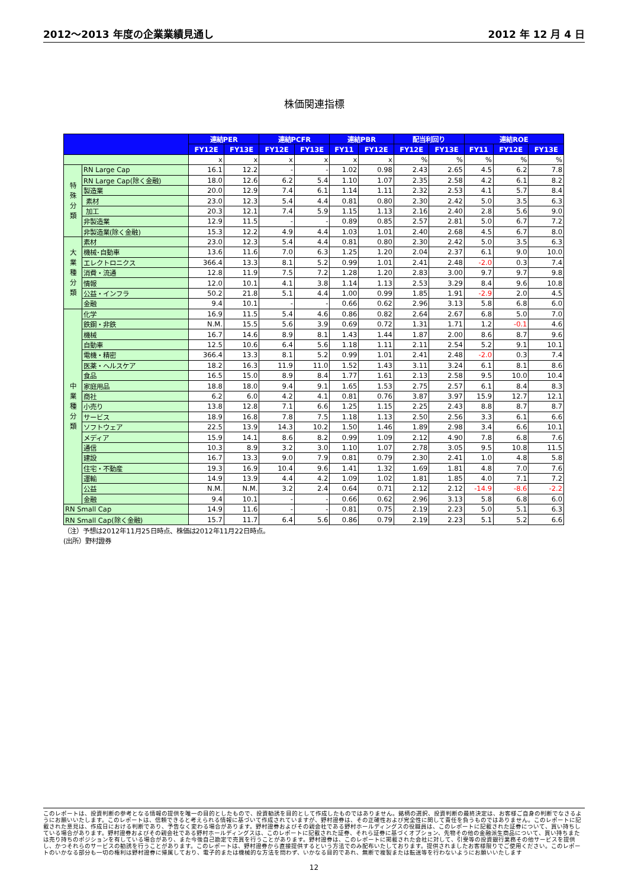2012～2013 年度の企業業績見通し 2012 年 12 月 4 日
株価関連指標
| | | 連結PER | | 連結PCFR | | 連結PBR | | 配当利回り | | 連結ROE | | |
| --- | --- | --- | --- | --- | --- | --- | --- | --- | --- | --- | --- | --- |
| | | FY12E | FY13E | FY12E | FY13E | FY11 | FY12E | FY12E | FY13E | FY11 | FY12E | FY13E |
| | | x | x | x | x | x | x | % | % | % | % | % |
| 特 殊 分 類 | RN Large Cap | 16.1 | 12.2 | - | - | 1.02 | 0.98 | 2.43 | 2.65 | 4.5 | 6.2 | 7.8 |
| | RN Large Cap(除く金融) | 18.0 | 12.6 | 6.2 | 5.4 | 1.10 | 1.07 | 2.35 | 2.58 | 4.2 | 6.1 | 8.2 |
| | 製造業 | 20.0 | 12.9 | 7.4 | 6.1 | 1.14 | 1.11 | 2.32 | 2.53 | 4.1 | 5.7 | 8.4 |
| | 素材 | 23.0 | 12.3 | 5.4 | 4.4 | 0.81 | 0.80 | 2.30 | 2.42 | 5.0 | 3.5 | 6.3 |
| | 加工 | 20.3 | 12.1 | 7.4 | 5.9 | 1.15 | 1.13 | 2.16 | 2.40 | 2.8 | 5.6 | 9.0 |
| | 非製造業 | 12.9 | 11.5 | - | - | 0.89 | 0.85 | 2.57 | 2.81 | 5.0 | 6.7 | 7.2 |
| | 非製造業(除く金融) | 15.3 | 12.2 | 4.9 | 4.4 | 1.03 | 1.01 | 2.40 | 2.68 | 4.5 | 6.7 | 8.0 |
| 大 業 種 分 類 | 素材 | 23.0 | 12.3 | 5.4 | 4.4 | 0.81 | 0.80 | 2.30 | 2.42 | 5.0 | 3.5 | 6.3 |
| | 機械･自動車 | 13.6 | 11.6 | 7.0 | 6.3 | 1.25 | 1.20 | 2.04 | 2.37 | 6.1 | 9.0 | 10.0 |
| | エレクトロニクス | 366.4 | 13.3 | 8.1 | 5.2 | 0.99 | 1.01 | 2.41 | 2.48 | -2.0 | 0.3 | 7.4 |
| | 消費・流通 | 12.8 | 11.9 | 7.5 | 7.2 | 1.28 | 1.20 | 2.83 | 3.00 | 9.7 | 9.7 | 9.8 |
| | 情報 | 12.0 | 10.1 | 4.1 | 3.8 | 1.14 | 1.13 | 2.53 | 3.29 | 8.4 | 9.6 | 10.8 |
| | 公益・インフラ | 50.2 | 21.8 | 5.1 | 4.4 | 1.00 | 0.99 | 1.85 | 1.91 | -2.9 | 2.0 | 4.5 |
| | 金融 | 9.4 | 10.1 | - | - | 0.66 | 0.62 | 2.96 | 3.13 | 5.8 | 6.8 | 6.0 |
| 中 業 種 分 類 | 化学 | 16.9 | 11.5 | 5.4 | 4.6 | 0.86 | 0.82 | 2.64 | 2.67 | 6.8 | 5.0 | 7.0 |
| | 鉄鋼・非鉄 | N.M. | 15.5 | 5.6 | 3.9 | 0.69 | 0.72 | 1.31 | 1.71 | 1.2 | -0.1 | 4.6 |
| | 機械 | 16.7 | 14.6 | 8.9 | 8.1 | 1.43 | 1.44 | 1.87 | 2.00 | 8.6 | 8.7 | 9.6 |
| | 自動車 | 12.5 | 10.6 | 6.4 | 5.6 | 1.18 | 1.11 | 2.11 | 2.54 | 5.2 | 9.1 | 10.1 |
| | 電機・精密 | 366.4 | 13.3 | 8.1 | 5.2 | 0.99 | 1.01 | 2.41 | 2.48 | -2.0 | 0.3 | 7.4 |
| | 医薬・ヘルスケア | 18.2 | 16.3 | 11.9 | 11.0 | 1.52 | 1.43 | 3.11 | 3.24 | 6.1 | 8.1 | 8.6 |
| | 食品 | 16.5 | 15.0 | 8.9 | 8.4 | 1.77 | 1.61 | 2.13 | 2.58 | 9.5 | 10.0 | 10.4 |
| | 家庭用品 | 18.8 | 18.0 | 9.4 | 9.1 | 1.65 | 1.53 | 2.75 | 2.57 | 6.1 | 8.4 | 8.3 |
| | 商社 | 6.2 | 6.0 | 4.2 | 4.1 | 0.81 | 0.76 | 3.87 | 3.97 | 15.9 | 12.7 | 12.1 |
| | 小売り | 13.8 | 12.8 | 7.1 | 6.6 | 1.25 | 1.15 | 2.25 | 2.43 | 8.8 | 8.7 | 8.7 |
| | サービス | 18.9 | 16.8 | 7.8 | 7.5 | 1.18 | 1.13 | 2.50 | 2.56 | 3.3 | 6.1 | 6.6 |
| | ソフトウェア | 22.5 | 13.9 | 14.3 | 10.2 | 1.50 | 1.46 | 1.89 | 2.98 | 3.4 | 6.6 | 10.1 |
| | メディア | 15.9 | 14.1 | 8.6 | 8.2 | 0.99 | 1.09 | 2.12 | 4.90 | 7.8 | 6.8 | 7.6 |
| | 通信 | 10.3 | 8.9 | 3.2 | 3.0 | 1.10 | 1.07 | 2.78 | 3.05 | 9.5 | 10.8 | 11.5 |
| | 建設 | 16.7 | 13.3 | 9.0 | 7.9 | 0.81 | 0.79 | 2.30 | 2.41 | 1.0 | 4.8 | 5.8 |
| | 住宅・不動産 | 19.3 | 16.9 | 10.4 | 9.6 | 1.41 | 1.32 | 1.69 | 1.81 | 4.8 | 7.0 | 7.6 |
| | 運輸 | 14.9 | 13.9 | 4.4 | 4.2 | 1.09 | 1.02 | 1.81 | 1.85 | 4.0 | 7.1 | 7.2 |
| | 公益 | N.M. | N.M. | 3.2 | 2.4 | 0.64 | 0.71 | 2.12 | 2.12 | -14.9 | -8.6 | -2.2 |
| | 金融 | 9.4 | 10.1 | - | - | 0.66 | 0.62 | 2.96 | 3.13 | 5.8 | 6.8 | 6.0 |
| RN Small Cap | | 14.9 | 11.6 | - | - | 0.81 | 0.75 | 2.19 | 2.23 | 5.0 | 5.1 | 6.3 |
| RN Small Cap(除く金融) | | 15.7 | 11.7 | 6.4 | 5.6 | 0.86 | 0.79 | 2.19 | 2.23 | 5.1 | 5.2 | 6.6 |
（注）予想は2012年11月25日時点、株価は2012年11月22日時点。
(出所）野村證券
このレポートは、投資判断の参考となる情報の提供を唯一の目的としたもので、投資勧誘を目的として作成したものではありません。銘柄の選択、投資判断の最終決定は、お客様ご自身の判断でなさるようにお願いいたします。このレポートは、信頼できると考えられる情報に基づいて作成されていますが、野村證券は、その正確性および完全性に関して責任を負うものではありません。このレポートに記載された意見は、作成日における判断であり、予告なく変わる場合があります。野村證券およびその親会社である野村ホールディングスの役職員は、このレポートに記載された証券について、買い持ちしている場合があります。野村證券およびその親会社である野村ホールディングスは、このレポートに記載された証券、それら証券に基づくオプション、先物その他の金融派生商品について、買い持ちまたは売り持ちのポジションを有している場合があり、また今後自己勘定で売買を行うことがあります。野村證券は、このレポートに掲載された会社に対して、引受等の投資銀行業務その他サービスを提供し、かつそれらのサービスの勧誘を行うことがあります。このレポートは、野村證券から直接提供するという方法でのみ配布いたしております。提供されましたお客様限りでご使用ください。このレポートのいかなる部分も一切の権利は野村證券に帰属しており、電子的または機械的な方法を問わず、いかなる目的であれ、無断で複製または転送等を行わないようにお願いいたします
12